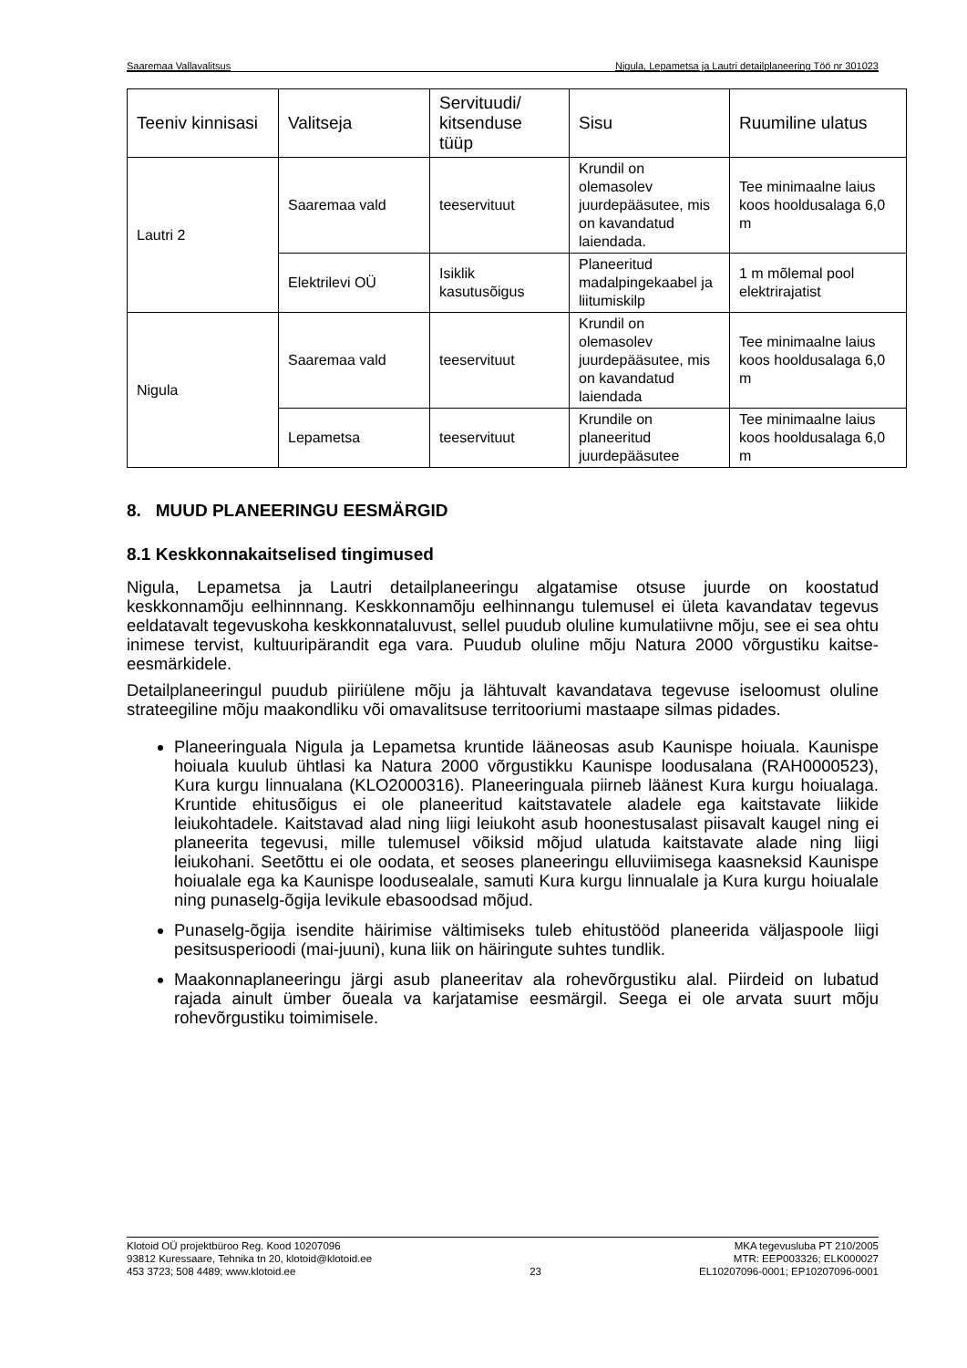Saaremaa Vallavalitsus Nigula, Lepametsa ja Lautri detailplaneering Töö nr 301023
| Teeniv kinnisasi | Valitseja | Servituudi/ kitsenduse tüüp | Sisu | Ruumiline ulatus |
| --- | --- | --- | --- | --- |
| Lautri 2 | Saaremaa vald | teeservituut | Krundil on olemasolev juurdepääsutee, mis on kavandatud laiendada. | Tee minimaalne laius koos hooldusalaga 6,0 m |
| | Elektrilevi OÜ | Isiklik kasutusõigus | Planeeritud madalpingekaabel ja liitumiskilp | 1 m mõlemal pool elektrirajatist |
| Nigula | Saaremaa vald | teeservituut | Krundil on olemasolev juurdepääsutee, mis on kavandatud laiendada | Tee minimaalne laius koos hooldusalaga 6,0 m |
| | Lepametsa | teeservituut | Krundile on planeeritud juurdepääsutee | Tee minimaalne laius koos hooldusalaga 6,0 m |
8. MUUD PLANEERINGU EESMÄRGID
8.1 Keskkonnakaitselised tingimused
Nigula, Lepametsa ja Lautri detailplaneeringu algatamise otsuse juurde on koostatud keskkonnamõju eelhinnnang. Keskkonnamõju eelhinnangu tulemusel ei ületa kavandatav tegevus eeldatavalt tegevuskoha keskkonnataluvust, sellel puudub oluline kumulatiivne mõju, see ei sea ohtu inimese tervist, kultuuripärandit ega vara. Puudub oluline mõju Natura 2000 võrgustiku kaitse-eesmärkidele.
Detailplaneeringul puudub piiriülene mõju ja lähtuvalt kavandatava tegevuse iseloomust oluline strateegiline mõju maakondliku või omavalitsuse territooriumi mastaape silmas pidades.
Planeeringuala Nigula ja Lepametsa kruntide lääneosas asub Kaunispe hoiuala. Kaunispe hoiuala kuulub ühtlasi ka Natura 2000 võrgustikku Kaunispe loodusalana (RAH0000523), Kura kurgu linnualana (KLO2000316). Planeeringuala piirneb läänest Kura kurgu hoiualaga. Kruntide ehitusõigus ei ole planeeritud kaitstavatele aladele ega kaitstavate liikide leiukohtadele. Kaitstavad alad ning liigi leiukoht asub hoonestusalast piisavalt kaugel ning ei planeerita tegevusi, mille tulemusel võiksid mõjud ulatuda kaitstavate alade ning liigi leiukohani. Seetõttu ei ole oodata, et seoses planeeringu elluviimisega kaasneksid Kaunispe hoiualale ega ka Kaunispe loodusealale, samuti Kura kurgu linnualale ja Kura kurgu hoiualale ning punaselg-õgija levikule ebasoodsad mõjud.
Punaselg-õgija isendite häirimise vältimiseks tuleb ehitustööd planeerida väljaspoole liigi pesitsusperioodi (mai-juuni), kuna liik on häiringute suhtes tundlik.
Maakonnaplaneeringu järgi asub planeeritav ala rohevõrgustiku alal. Piirdeid on lubatud rajada ainult ümber õueala va karjatamise eesmärgil. Seega ei ole arvata suurt mõju rohevõrgustiku toimimisele.
Klotoid OÜ projektbüroo Reg. Kood 10207096
93812 Kuressaare, Tehnika tn 20, klotoid@klotoid.ee
453 3723; 508 4489; www.klotoid.ee
23 MKA tegevusluba PT 210/2005
MTR: EEP003326; ELK000027
EL10207096-0001; EP10207096-0001